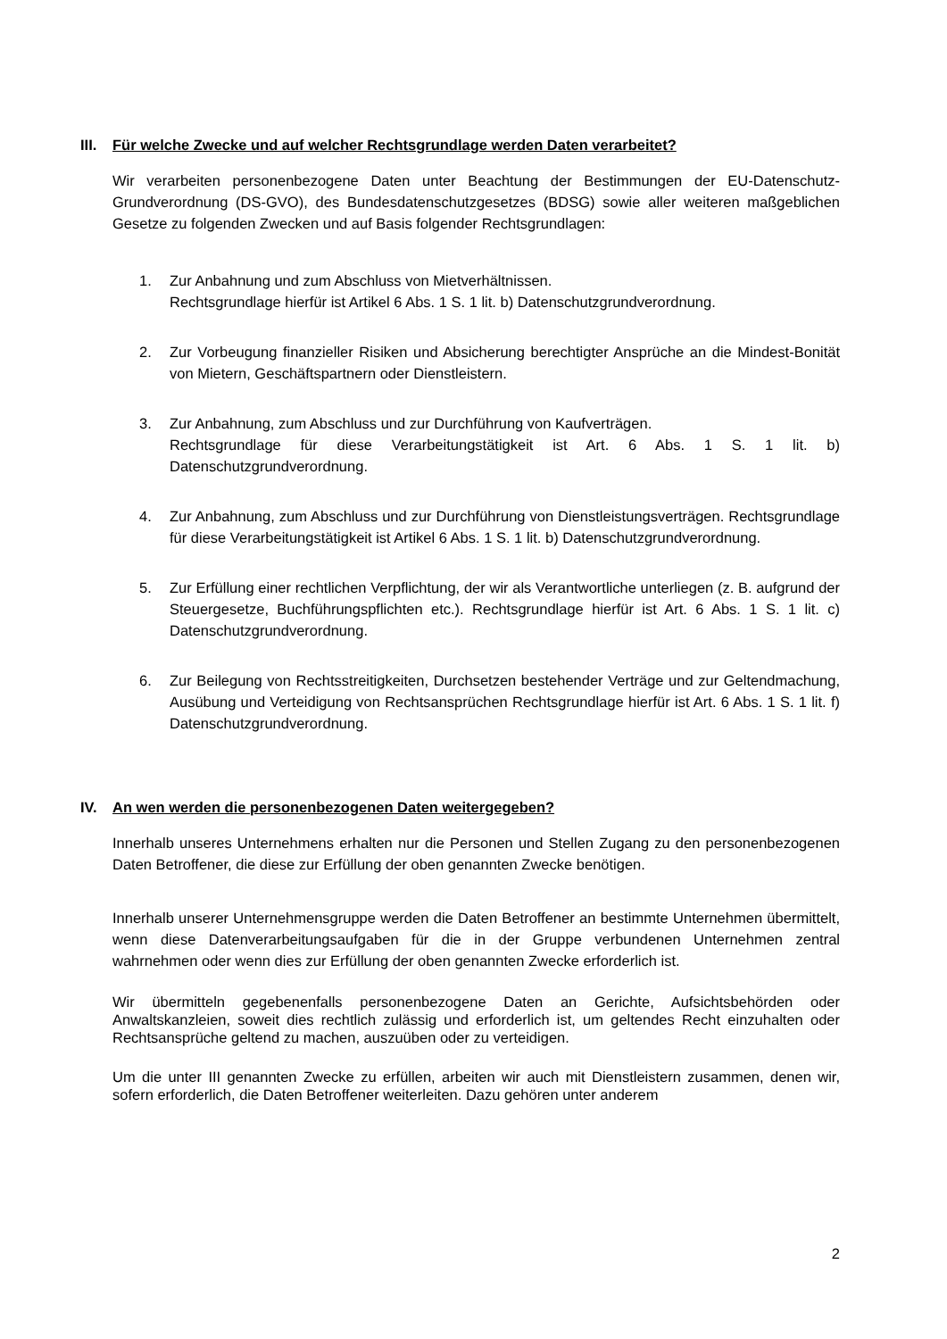III. Für welche Zwecke und auf welcher Rechtsgrundlage werden Daten verarbeitet?
Wir verarbeiten personenbezogene Daten unter Beachtung der Bestimmungen der EU-Datenschutz-Grundverordnung (DS-GVO), des Bundesdatenschutzgesetzes (BDSG) sowie aller weiteren maßgeblichen Gesetze zu folgenden Zwecken und auf Basis folgender Rechtsgrundlagen:
1. Zur Anbahnung und zum Abschluss von Mietverhältnissen.
Rechtsgrundlage hierfür ist Artikel 6 Abs. 1 S. 1 lit. b) Datenschutzgrundverordnung.
2. Zur Vorbeugung finanzieller Risiken und Absicherung berechtigter Ansprüche an die Mindest-Bonität von Mietern, Geschäftspartnern oder Dienstleistern.
3. Zur Anbahnung, zum Abschluss und zur Durchführung von Kaufverträgen.
Rechtsgrundlage für diese Verarbeitungstätigkeit ist Art. 6 Abs. 1 S. 1 lit. b) Datenschutzgrundverordnung.
4. Zur Anbahnung, zum Abschluss und zur Durchführung von Dienstleistungsverträgen. Rechtsgrundlage für diese Verarbeitungstätigkeit ist Artikel 6 Abs. 1 S. 1 lit. b) Datenschutzgrundverordnung.
5. Zur Erfüllung einer rechtlichen Verpflichtung, der wir als Verantwortliche unterliegen (z. B. aufgrund der Steuergesetze, Buchführungspflichten etc.). Rechtsgrundlage hierfür ist Art. 6 Abs. 1 S. 1 lit. c) Datenschutzgrundverordnung.
6. Zur Beilegung von Rechtsstreitigkeiten, Durchsetzen bestehender Verträge und zur Geltendmachung, Ausübung und Verteidigung von Rechtsansprüchen Rechtsgrundlage hierfür ist Art. 6 Abs. 1 S. 1 lit. f) Datenschutzgrundverordnung.
IV. An wen werden die personenbezogenen Daten weitergegeben?
Innerhalb unseres Unternehmens erhalten nur die Personen und Stellen Zugang zu den personenbezogenen Daten Betroffener, die diese zur Erfüllung der oben genannten Zwecke benötigen.
Innerhalb unserer Unternehmensgruppe werden die Daten Betroffener an bestimmte Unternehmen übermittelt, wenn diese Datenverarbeitungsaufgaben für die in der Gruppe verbundenen Unternehmen zentral wahrnehmen oder wenn dies zur Erfüllung der oben genannten Zwecke erforderlich ist.
Wir übermitteln gegebenenfalls personenbezogene Daten an Gerichte, Aufsichtsbehörden oder Anwaltskanzleien, soweit dies rechtlich zulässig und erforderlich ist, um geltendes Recht einzuhalten oder Rechtsansprüche geltend zu machen, auszuüben oder zu verteidigen.
Um die unter III genannten Zwecke zu erfüllen, arbeiten wir auch mit Dienstleistern zusammen, denen wir, sofern erforderlich, die Daten Betroffener weiterleiten. Dazu gehören unter anderem
2